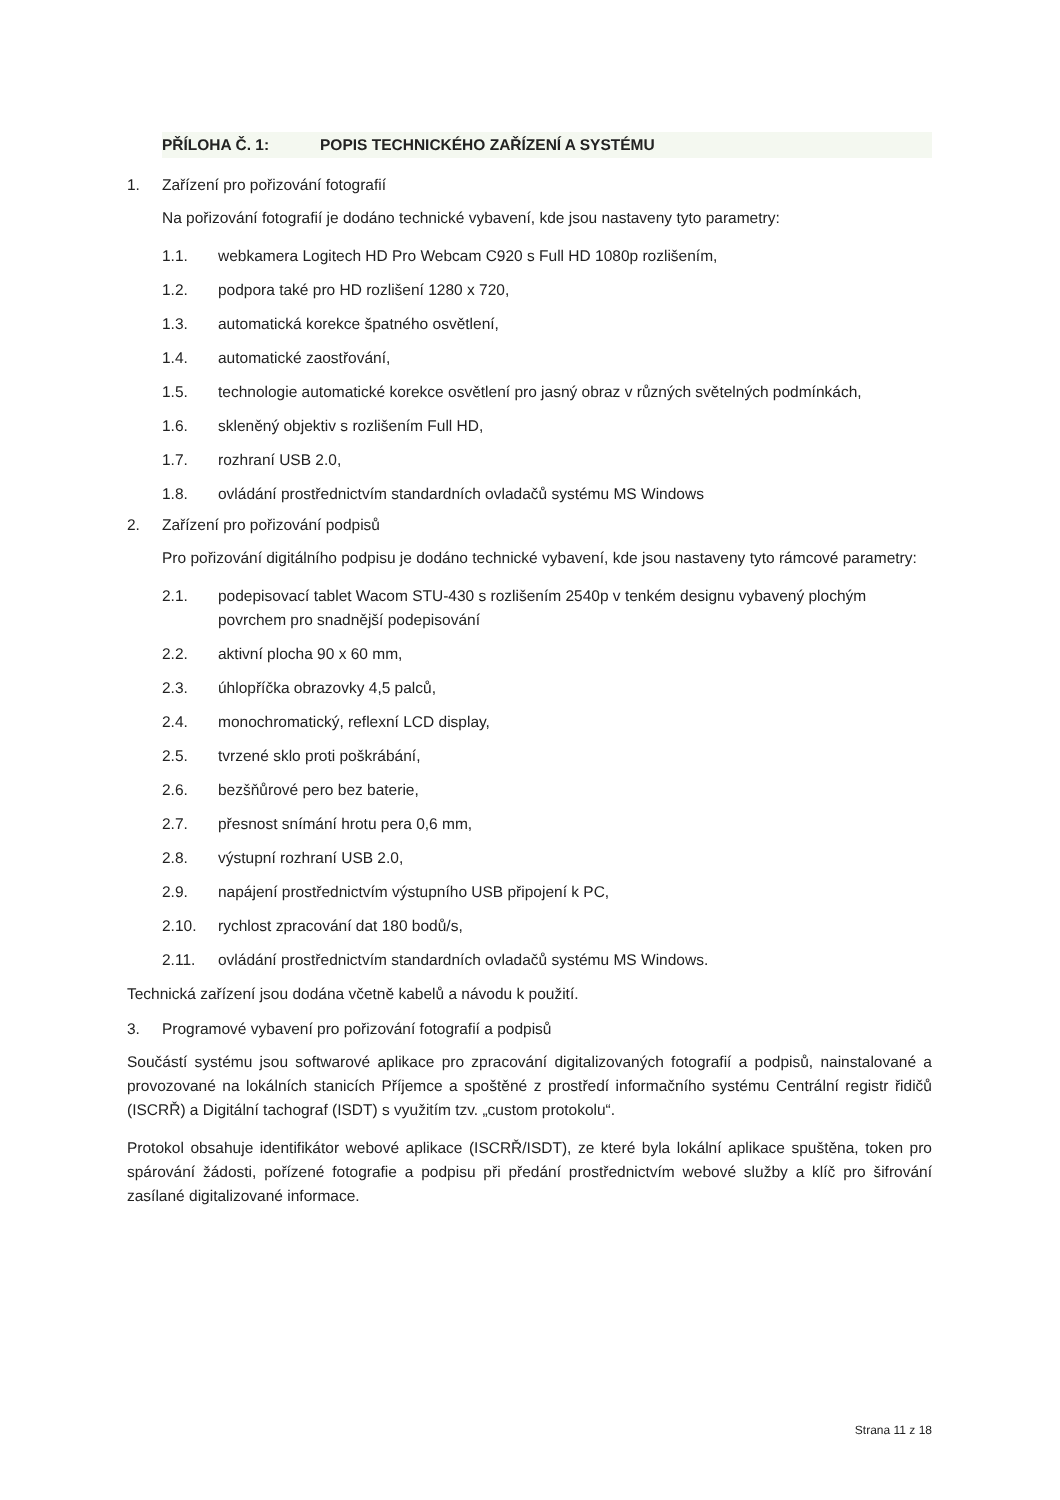PŘÍLOHA Č. 1: POPIS TECHNICKÉHO ZAŘÍZENÍ A SYSTÉMU
1. Zařízení pro pořizování fotografií
Na pořizování fotografií je dodáno technické vybavení, kde jsou nastaveny tyto parametry:
1.1. webkamera Logitech HD Pro Webcam C920 s Full HD 1080p rozlišením,
1.2. podpora také pro HD rozlišení 1280 x 720,
1.3. automatická korekce špatného osvětlení,
1.4. automatické zaostřování,
1.5. technologie automatické korekce osvětlení pro jasný obraz v různých světelných podmínkách,
1.6. skleněný objektiv s rozlišením Full HD,
1.7. rozhraní USB 2.0,
1.8. ovládání prostřednictvím standardních ovladačů systému MS Windows
2. Zařízení pro pořizování podpisů
Pro pořizování digitálního podpisu je dodáno technické vybavení, kde jsou nastaveny tyto rámcové parametry:
2.1. podepisovací tablet Wacom STU-430 s rozlišením 2540p v tenkém designu vybavený plochým povrchem pro snadnější podepisování
2.2. aktivní plocha 90 x 60 mm,
2.3. úhlopříčka obrazovky 4,5 palců,
2.4. monochromatický, reflexní LCD display,
2.5. tvrzené sklo proti poškrábání,
2.6. bezšňůrové pero bez baterie,
2.7. přesnost snímání hrotu pera 0,6 mm,
2.8. výstupní rozhraní USB 2.0,
2.9. napájení prostřednictvím výstupního USB připojení k PC,
2.10. rychlost zpracování dat 180 bodů/s,
2.11. ovládání prostřednictvím standardních ovladačů systému MS Windows.
Technická zařízení jsou dodána včetně kabelů a návodu k použití.
3. Programové vybavení pro pořizování fotografií a podpisů
Součástí systému jsou softwarové aplikace pro zpracování digitalizovaných fotografií a podpisů, nainstalované a provozované na lokálních stanicích Příjemce a spoštěné z prostředí informačního systému Centrální registr řidičů (ISCRŘ) a Digitální tachograf (ISDT) s využitím tzv. „custom protokolu“.
Protokol obsahuje identifikátor webové aplikace (ISCRŘ/ISDT), ze které byla lokální aplikace spuštěna, token pro spárování žádosti, pořízené fotografie a podpisu při předání prostřednictvím webové služby a klíč pro šifrování zasílané digitalizované informace.
Strana 11 z 18